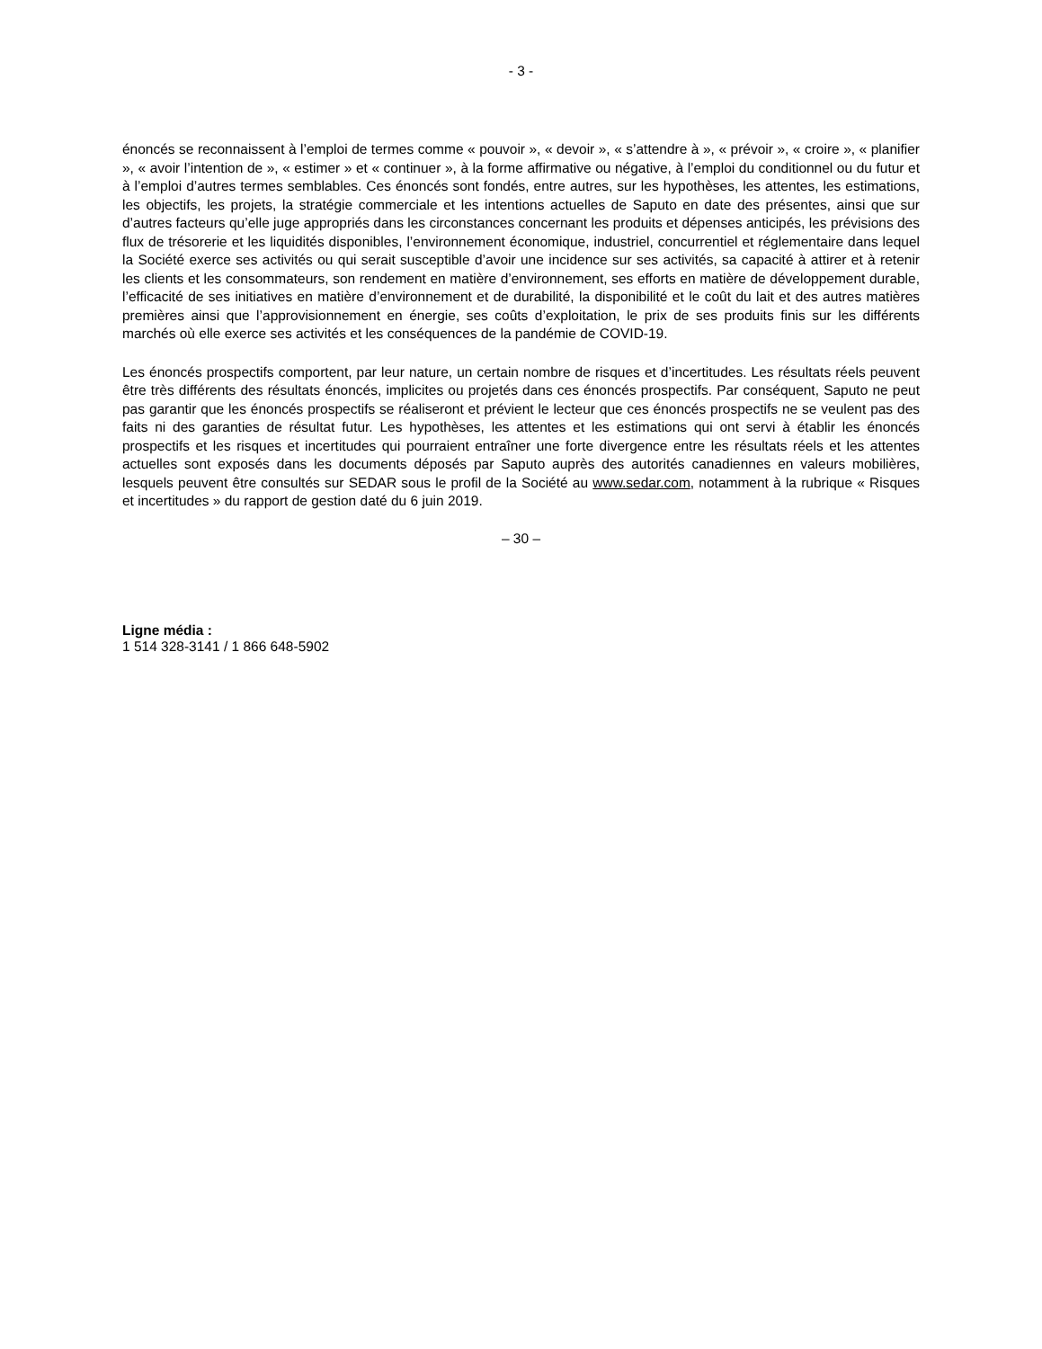- 3 -
énoncés se reconnaissent à l’emploi de termes comme « pouvoir », « devoir », « s’attendre à », « prévoir », « croire », « planifier », « avoir l’intention de », « estimer » et « continuer », à la forme affirmative ou négative, à l’emploi du conditionnel ou du futur et à l’emploi d’autres termes semblables. Ces énoncés sont fondés, entre autres, sur les hypothèses, les attentes, les estimations, les objectifs, les projets, la stratégie commerciale et les intentions actuelles de Saputo en date des présentes, ainsi que sur d’autres facteurs qu’elle juge appropriés dans les circonstances concernant les produits et dépenses anticipés, les prévisions des flux de trésorerie et les liquidités disponibles, l’environnement économique, industriel, concurrentiel et réglementaire dans lequel la Société exerce ses activités ou qui serait susceptible d’avoir une incidence sur ses activités, sa capacité à attirer et à retenir les clients et les consommateurs, son rendement en matière d’environnement, ses efforts en matière de développement durable, l’efficacité de ses initiatives en matière d’environnement et de durabilité, la disponibilité et le coût du lait et des autres matières premières ainsi que l’approvisionnement en énergie, ses coûts d’exploitation, le prix de ses produits finis sur les différents marchés où elle exerce ses activités et les conséquences de la pandémie de COVID-19.
Les énoncés prospectifs comportent, par leur nature, un certain nombre de risques et d’incertitudes. Les résultats réels peuvent être très différents des résultats énoncés, implicites ou projetés dans ces énoncés prospectifs. Par conséquent, Saputo ne peut pas garantir que les énoncés prospectifs se réaliseront et prévient le lecteur que ces énoncés prospectifs ne se veulent pas des faits ni des garanties de résultat futur. Les hypothèses, les attentes et les estimations qui ont servi à établir les énoncés prospectifs et les risques et incertitudes qui pourraient entraîner une forte divergence entre les résultats réels et les attentes actuelles sont exposés dans les documents déposés par Saputo auprès des autorités canadiennes en valeurs mobilières, lesquels peuvent être consultés sur SEDAR sous le profil de la Société au www.sedar.com, notamment à la rubrique « Risques et incertitudes » du rapport de gestion daté du 6 juin 2019.
– 30 –
Ligne média :
1 514 328-3141 / 1 866 648-5902